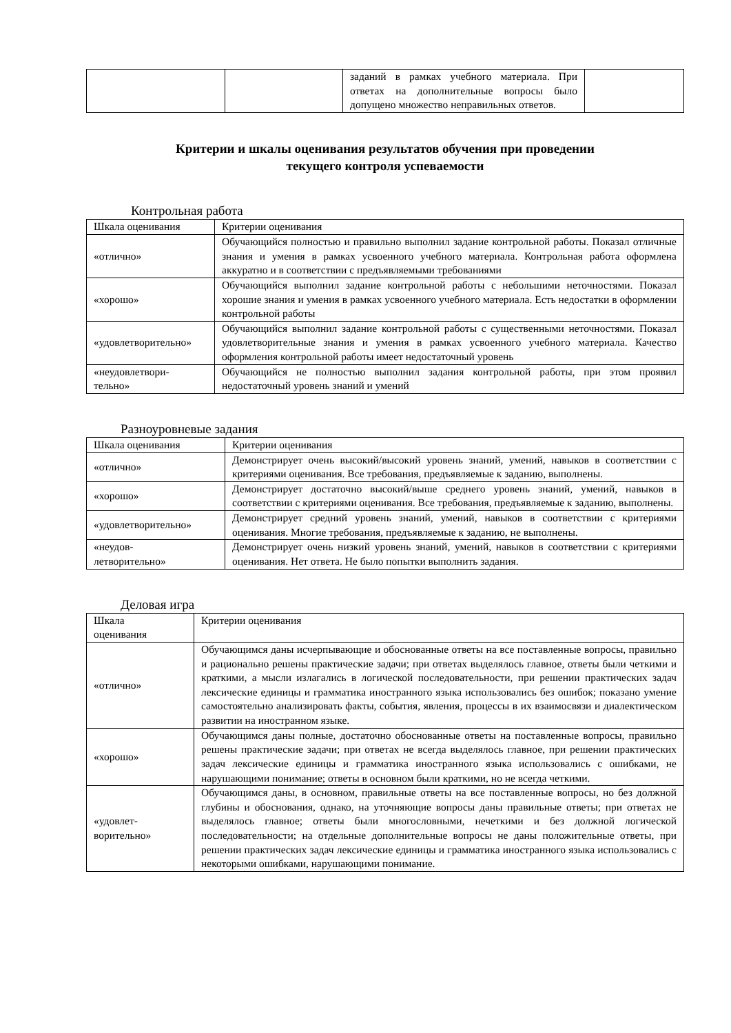| | | заданий в рамках учебного материала. При ответах на дополнительные вопросы было допущено множество неправильных ответов. | |
Критерии и шкалы оценивания результатов обучения при проведении
текущего контроля успеваемости
Контрольная работа
| Шкала оценивания | Критерии оценивания |
| --- | --- |
| «отлично» | Обучающийся полностью и правильно выполнил задание контрольной работы. Показал отличные знания и умения в рамках усвоенного учебного материала. Контрольная работа оформлена аккуратно и в соответствии с предъявляемыми требованиями |
| «хорошо» | Обучающийся выполнил задание контрольной работы с небольшими неточностями. Показал хорошие знания и умения в рамках усвоенного учебного материала. Есть недостатки в оформлении контрольной работы |
| «удовлетворительно» | Обучающийся выполнил задание контрольной работы с существенными неточностями. Показал удовлетворительные знания и умения в рамках усвоенного учебного материала. Качество оформления контрольной работы имеет недостаточный уровень |
| «неудовлетвори- тельно» | Обучающийся не полностью выполнил задания контрольной работы, при этом проявил недостаточный уровень знаний и умений |
Разноуровневые задания
| Шкала оценивания | Критерии оценивания |
| --- | --- |
| «отлично» | Демонстрирует очень высокий/высокий уровень знаний, умений, навыков в соответствии с критериями оценивания. Все требования, предъявляемые к заданию, выполнены. |
| «хорошо» | Демонстрирует достаточно высокий/выше среднего уровень знаний, умений, навыков в соответствии с критериями оценивания. Все требования, предъявляемые к заданию, выполнены. |
| «удовлетворительно» | Демонстрирует средний уровень знаний, умений, навыков в соответствии с критериями оценивания. Многие требования, предъявляемые к заданию, не выполнены. |
| «неудов- летворительно» | Демонстрирует очень низкий уровень знаний, умений, навыков в соответствии с критериями оценивания. Нет ответа. Не было попытки выполнить задания. |
Деловая игра
| Шкала оценивания | Критерии оценивания |
| --- | --- |
| «отлично» | Обучающимся даны исчерпывающие и обоснованные ответы на все поставленные вопросы, правильно и рационально решены практические задачи; при ответах выделялось главное, ответы были четкими и краткими, а мысли излагались в логической последовательности, при решении практических задач лексические единицы и грамматика иностранного языка использовались без ошибок; показано умение самостоятельно анализировать факты, события, явления, процессы в их взаимосвязи и диалектическом развитии на иностранном языке. |
| «хорошо» | Обучающимся даны полные, достаточно обоснованные ответы на поставленные вопросы, правильно решены практические задачи; при ответах не всегда выделялось главное, при решении практических задач лексические единицы и грамматика иностранного языка использовались с ошибками, не нарушающими понимание; ответы в основном были краткими, но не всегда четкими. |
| «удовлет- ворительно» | Обучающимся даны, в основном, правильные ответы на все поставленные вопросы, но без должной глубины и обоснования, однако, на уточняющие вопросы даны правильные ответы; при ответах не выделялось главное; ответы были многословными, нечеткими и без должной логической последовательности; на отдельные дополнительные вопросы не даны положительные ответы, при решении практических задач лексические единицы и грамматика иностранного языка использовались с некоторыми ошибками, нарушающими понимание. |